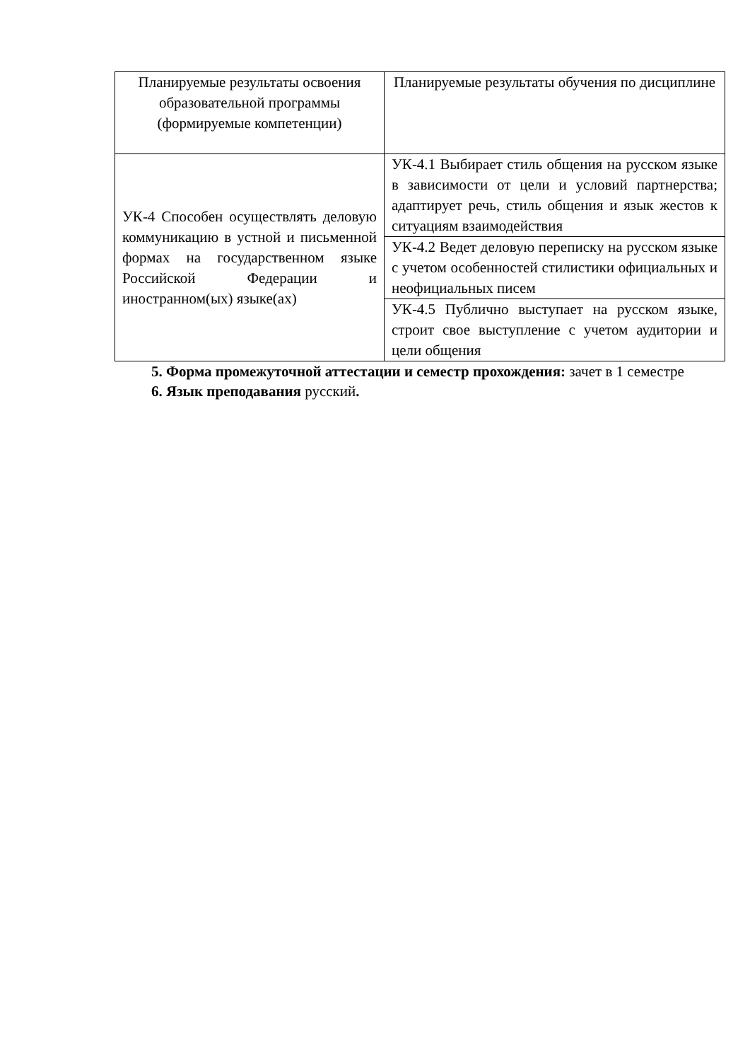| Планируемые результаты освоения образовательной программы (формируемые компетенции) | Планируемые результаты обучения по дисциплине |
| --- | --- |
| УК-4 Способен осуществлять деловую коммуникацию в устной и письменной формах на государственном языке Российской Федерации и иностранном(ых) языке(ах) | УК-4.1 Выбирает стиль общения на русском языке в зависимости от цели и условий партнерства; адаптирует речь, стиль общения и язык жестов к ситуациям взаимодействия |
| | УК-4.2 Ведет деловую переписку на русском языке с учетом особенностей стилистики официальных и неофициальных писем |
| | УК-4.5 Публично выступает на русском языке, строит свое выступление с учетом аудитории и цели общения |
5. Форма промежуточной аттестации и семестр прохождения: зачет в 1 семестре
6. Язык преподавания русский.